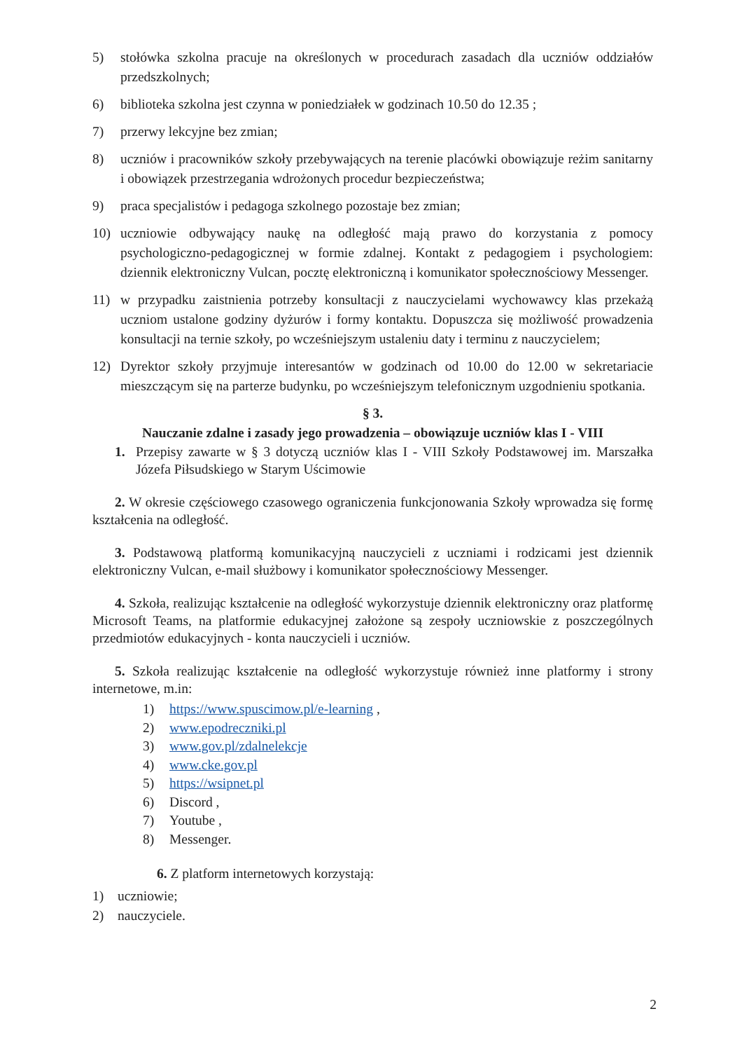5) stołówka szkolna pracuje na określonych w procedurach zasadach dla uczniów oddziałów przedszkolnych;
6) biblioteka szkolna jest czynna w poniedziałek w godzinach 10.50 do 12.35 ;
7) przerwy lekcyjne bez zmian;
8) uczniów i pracowników szkoły przebywających na terenie placówki obowiązuje reżim sanitarny i obowiązek przestrzegania wdrożonych procedur bezpieczeństwa;
9) praca specjalistów i pedagoga szkolnego pozostaje bez zmian;
10) uczniowie odbywający naukę na odległość mają prawo do korzystania z pomocy psychologiczno-pedagogicznej w formie zdalnej. Kontakt z pedagogiem i psychologiem: dziennik elektroniczny Vulcan, pocztę elektroniczną i komunikator społecznościowy Messenger.
11) w przypadku zaistnienia potrzeby konsultacji z nauczycielami wychowawcy klas przekażą uczniom ustalone godziny dyżurów i formy kontaktu. Dopuszcza się możliwość prowadzenia konsultacji na ternie szkoły, po wcześniejszym ustaleniu daty i terminu z nauczycielem;
12) Dyrektor szkoły przyjmuje interesantów w godzinach od 10.00 do 12.00 w sekretariacie mieszczącym się na parterze budynku, po wcześniejszym telefonicznym uzgodnieniu spotkania.
§ 3.
Nauczanie zdalne i zasady jego prowadzenia – obowiązuje uczniów klas I - VIII
1. Przepisy zawarte w § 3 dotyczą uczniów klas I - VIII Szkoły Podstawowej im. Marszałka Józefa Piłsudskiego w Starym Uścimowie
2. W okresie częściowego czasowego ograniczenia funkcjonowania Szkoły wprowadza się formę kształcenia na odległość.
3. Podstawową platformą komunikacyjną nauczycieli z uczniami i rodzicami jest dziennik elektroniczny Vulcan, e-mail służbowy i komunikator społecznościowy Messenger.
4. Szkoła, realizując kształcenie na odległość wykorzystuje dziennik elektroniczny oraz platformę Microsoft Teams, na platformie edukacyjnej założone są zespoły uczniowskie z poszczególnych przedmiotów edukacyjnych - konta nauczycieli i uczniów.
5. Szkoła realizując kształcenie na odległość wykorzystuje również inne platformy i strony internetowe, m.in:
1) https://www.spuscimow.pl/e-learning ,
2) www.epodreczniki.pl
3) www.gov.pl/zdalnelekcje
4) www.cke.gov.pl
5) https://wsipnet.pl
6) Discord ,
7) Youtube ,
8) Messenger.
6. Z platform internetowych korzystają:
1) uczniowie;
2) nauczyciele.
2